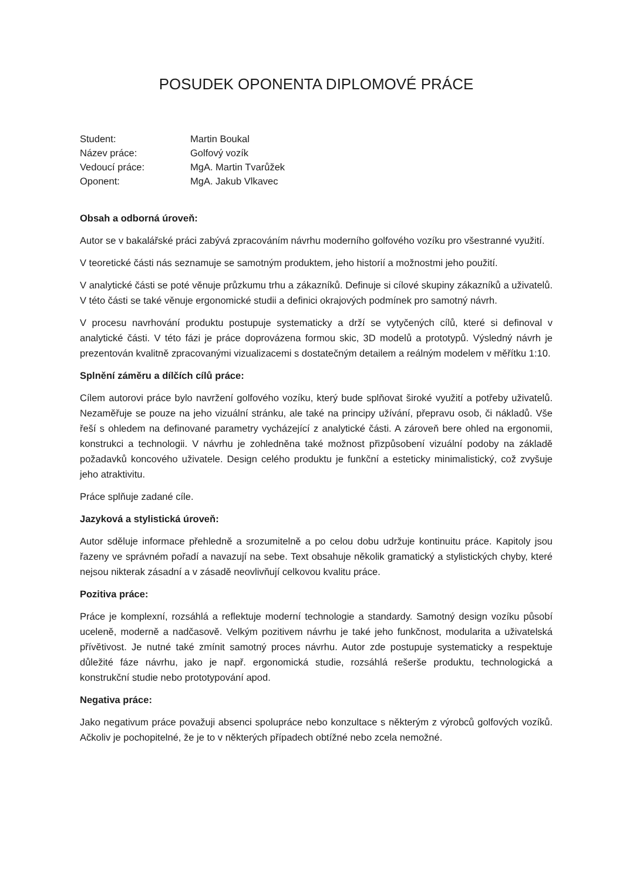POSUDEK OPONENTA DIPLOMOVÉ PRÁCE
| Student: | Martin Boukal |
| Název práce: | Golfový vozík |
| Vedoucí práce: | MgA. Martin Tvarůžek |
| Oponent: | MgA. Jakub Vlkavec |
Obsah a odborná úroveň:
Autor se v bakalářské práci zabývá zpracováním návrhu moderního golfového vozíku pro všestranné využití.
V teoretické části nás seznamuje se samotným produktem, jeho historií a možnostmi jeho použití.
V analytické části se poté věnuje průzkumu trhu a zákazníků. Definuje si cílové skupiny zákazníků a uživatelů. V této části se také věnuje ergonomické studii a definici okrajových podmínek pro samotný návrh.
V procesu navrhování produktu postupuje systematicky a drží se vytyčených cílů, které si definoval v analytické části. V této fázi je práce doprovázena formou skic, 3D modelů a prototypů. Výsledný návrh je prezentován kvalitně zpracovanými vizualizacemi s dostatečným detailem a reálným modelem v měřítku 1:10.
Splnění záměru a dílčích cílů práce:
Cílem autorovi práce bylo navržení golfového vozíku, který bude splňovat široké využití a potřeby uživatelů. Nezaměřuje se pouze na jeho vizuální stránku, ale také na principy užívání, přepravu osob, či nákladů. Vše řeší s ohledem na definované parametry vycházející z analytické části. A zároveň bere ohled na ergonomii, konstrukci a technologii. V návrhu je zohledněna také možnost přizpůsobení vizuální podoby na základě požadavků koncového uživatele. Design celého produktu je funkční a esteticky minimalistický, což zvyšuje jeho atraktivitu.
Práce splňuje zadané cíle.
Jazyková a stylistická úroveň:
Autor sděluje informace přehledně a srozumitelně a po celou dobu udržuje kontinuitu práce. Kapitoly jsou řazeny ve správném pořadí a navazují na sebe. Text obsahuje několik gramatický a stylistických chyby, které nejsou nikterak zásadní a v zásadě neovlivňují celkovou kvalitu práce.
Pozitiva práce:
Práce je komplexní, rozsáhlá a reflektuje moderní technologie a standardy. Samotný design vozíku působí uceleně, moderně a nadčasově. Velkým pozitivem návrhu je také jeho funkčnost, modularita a uživatelská přívětivost. Je nutné také zmínit samotný proces návrhu. Autor zde postupuje systematicky a respektuje důležité fáze návrhu, jako je např. ergonomická studie, rozsáhlá rešerše produktu, technologická a konstrukční studie nebo prototypování apod.
Negativa práce:
Jako negativum práce považuji absenci spolupráce nebo konzultace s některým z výrobců golfových vozíků. Ačkoliv je pochopitelné, že je to v některých případech obtížné nebo zcela nemožné.